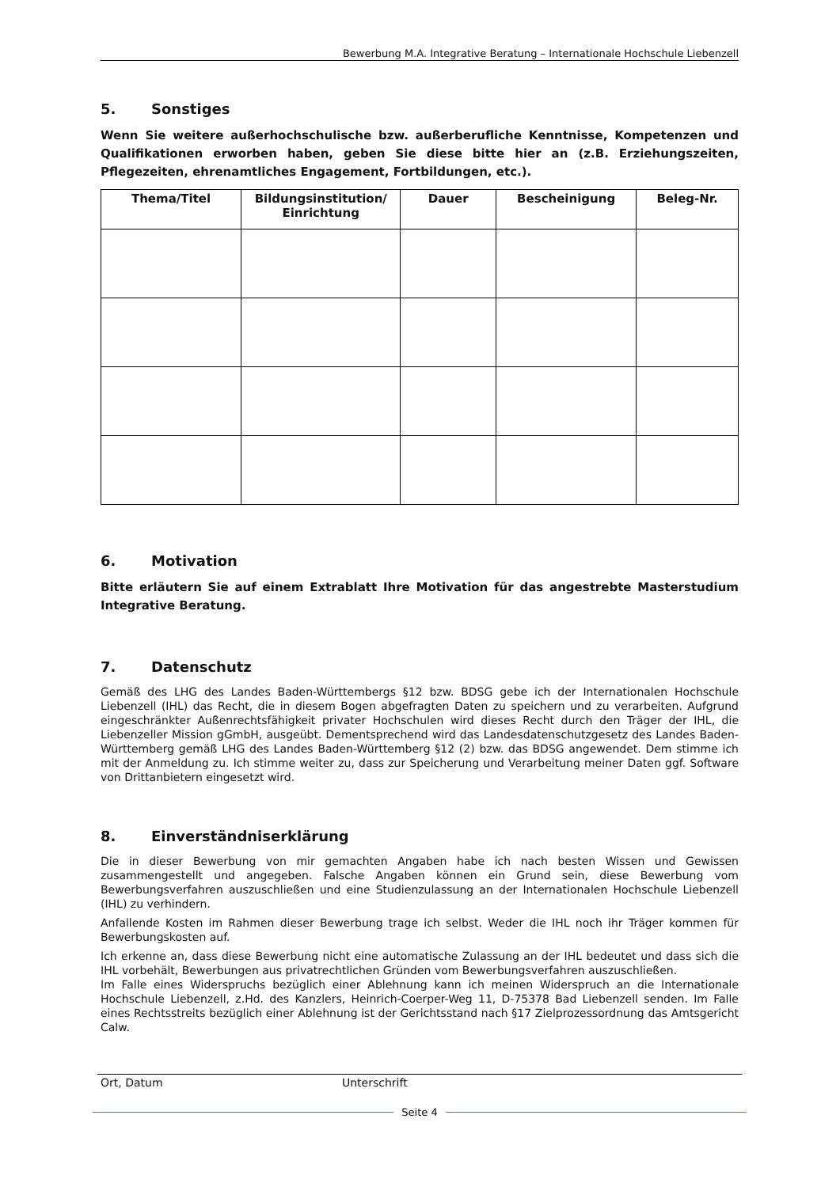Bewerbung M.A. Integrative Beratung – Internationale Hochschule Liebenzell
5. Sonstiges
Wenn Sie weitere außerhochschulische bzw. außerberufliche Kenntnisse, Kompetenzen und Qualifikationen erworben haben, geben Sie diese bitte hier an (z.B. Erziehungszeiten, Pflegezeiten, ehrenamtliches Engagement, Fortbildungen, etc.).
| Thema/Titel | Bildungsinstitution/ Einrichtung | Dauer | Bescheinigung | Beleg-Nr. |
| --- | --- | --- | --- | --- |
6. Motivation
Bitte erläutern Sie auf einem Extrablatt Ihre Motivation für das angestrebte Masterstudium Integrative Beratung.
7. Datenschutz
Gemäß des LHG des Landes Baden-Württembergs §12 bzw. BDSG gebe ich der Internationalen Hochschule Liebenzell (IHL) das Recht, die in diesem Bogen abgefragten Daten zu speichern und zu verarbeiten. Aufgrund eingeschränkter Außenrechtsfähigkeit privater Hochschulen wird dieses Recht durch den Träger der IHL, die Liebenzeller Mission gGmbH, ausgeübt. Dementsprechend wird das Landesdatenschutzgesetz des Landes Baden-Württemberg gemäß LHG des Landes Baden-Württemberg §12 (2) bzw. das BDSG angewendet. Dem stimme ich mit der Anmeldung zu. Ich stimme weiter zu, dass zur Speicherung und Verarbeitung meiner Daten ggf. Software von Drittanbietern eingesetzt wird.
8. Einverständniserklärung
Die in dieser Bewerbung von mir gemachten Angaben habe ich nach besten Wissen und Gewissen zusammengestellt und angegeben. Falsche Angaben können ein Grund sein, diese Bewerbung vom Bewerbungsverfahren auszuschließen und eine Studienzulassung an der Internationalen Hochschule Liebenzell (IHL) zu verhindern.
Anfallende Kosten im Rahmen dieser Bewerbung trage ich selbst. Weder die IHL noch ihr Träger kommen für Bewerbungskosten auf.
Ich erkenne an, dass diese Bewerbung nicht eine automatische Zulassung an der IHL bedeutet und dass sich die IHL vorbehält, Bewerbungen aus privatrechtlichen Gründen vom Bewerbungsverfahren auszuschließen.
Im Falle eines Widerspruchs bezüglich einer Ablehnung kann ich meinen Widerspruch an die Internationale Hochschule Liebenzell, z.Hd. des Kanzlers, Heinrich-Coerper-Weg 11, D-75378 Bad Liebenzell senden. Im Falle eines Rechtsstreits bezüglich einer Ablehnung ist der Gerichtsstand nach §17 Zielprozessordnung das Amtsgericht Calw.
Ort, Datum Unterschrift
Seite 4